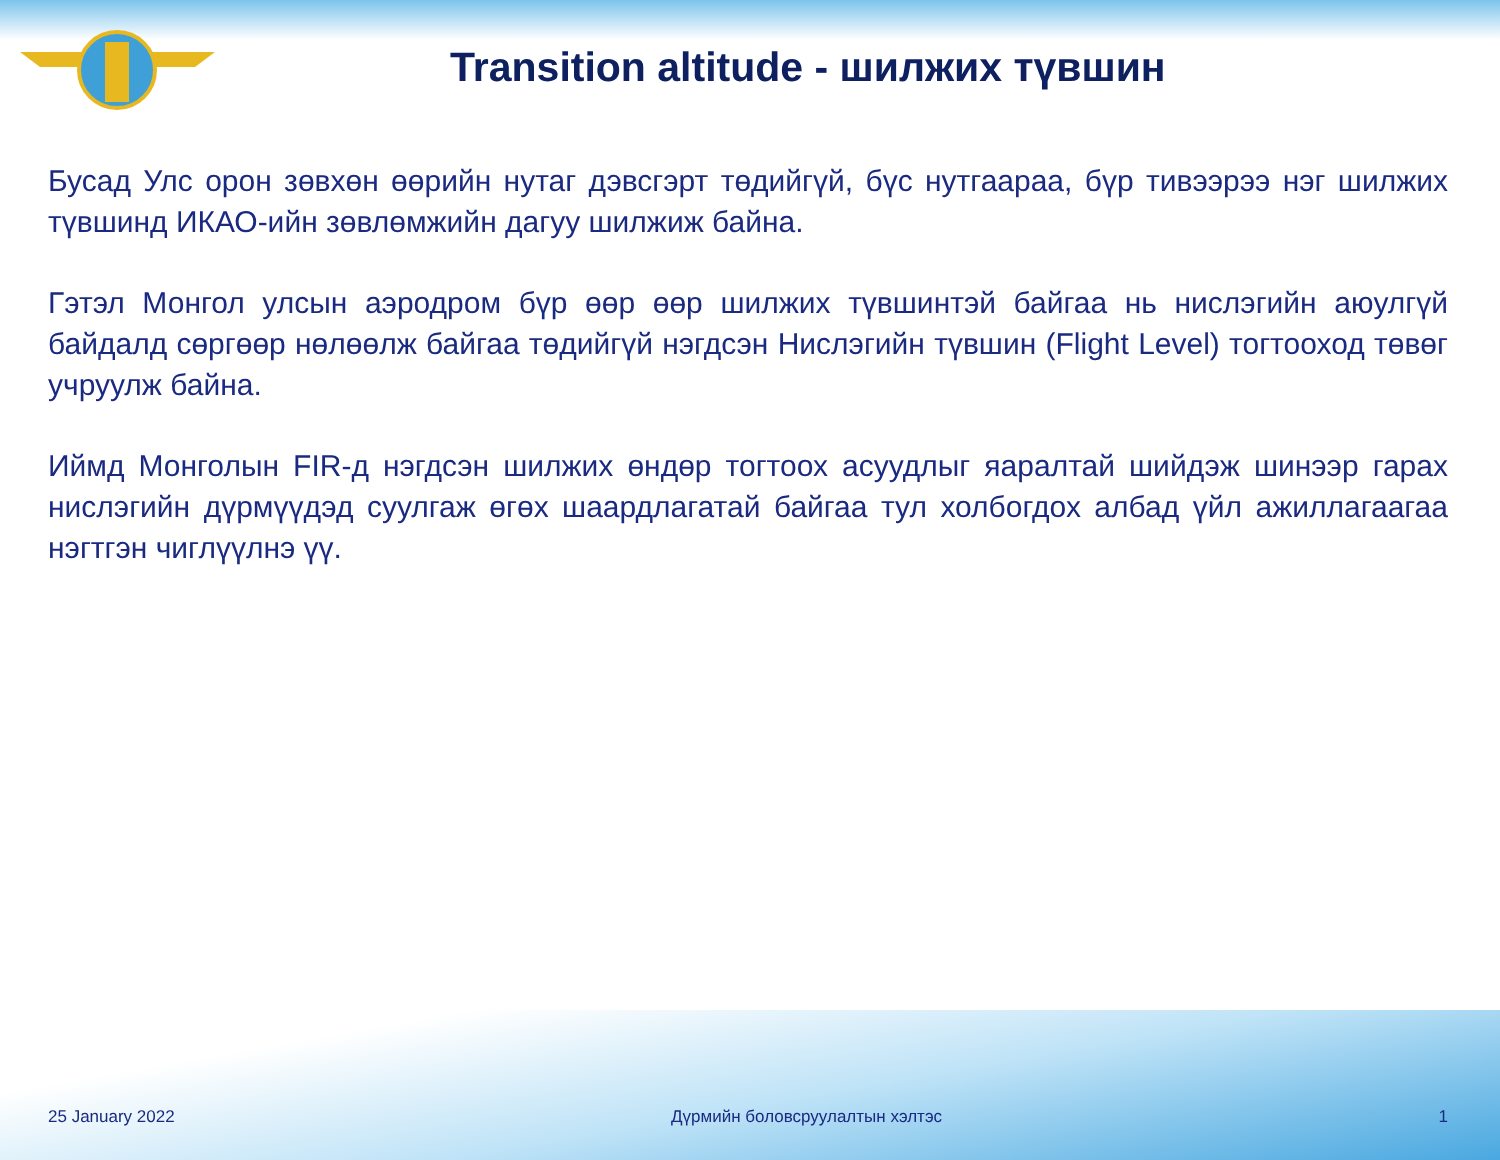Transition altitude - шилжих түвшин
Бусад Улс орон зөвхөн өөрийн нутаг дэвсгэрт төдийгүй, бүс нутгаараа, бүр тивээрээ нэг шилжих түвшинд ИКАО-ийн зөвлөмжийн дагуу шилжиж байна.
Гэтэл Монгол улсын аэродром бүр өөр өөр шилжих түвшинтэй байгаа нь нислэгийн аюулгүй байдалд сөргөөр нөлөөлж байгаа төдийгүй нэгдсэн Нислэгийн түвшин (Flight Level) тогтооход төвөг учруулж байна.
Иймд Монголын FIR-д нэгдсэн шилжих өндөр тогтоох асуудлыг яаралтай шийдэж шинээр гарах нислэгийн дүрмүүдэд суулгаж өгөх шаардлагатай байгаа тул холбогдох албад үйл ажиллагаагаа нэгтгэн чиглүүлнэ үү.
25 January 2022 Дүрмийн боловсруулалтын хэлтэс 1